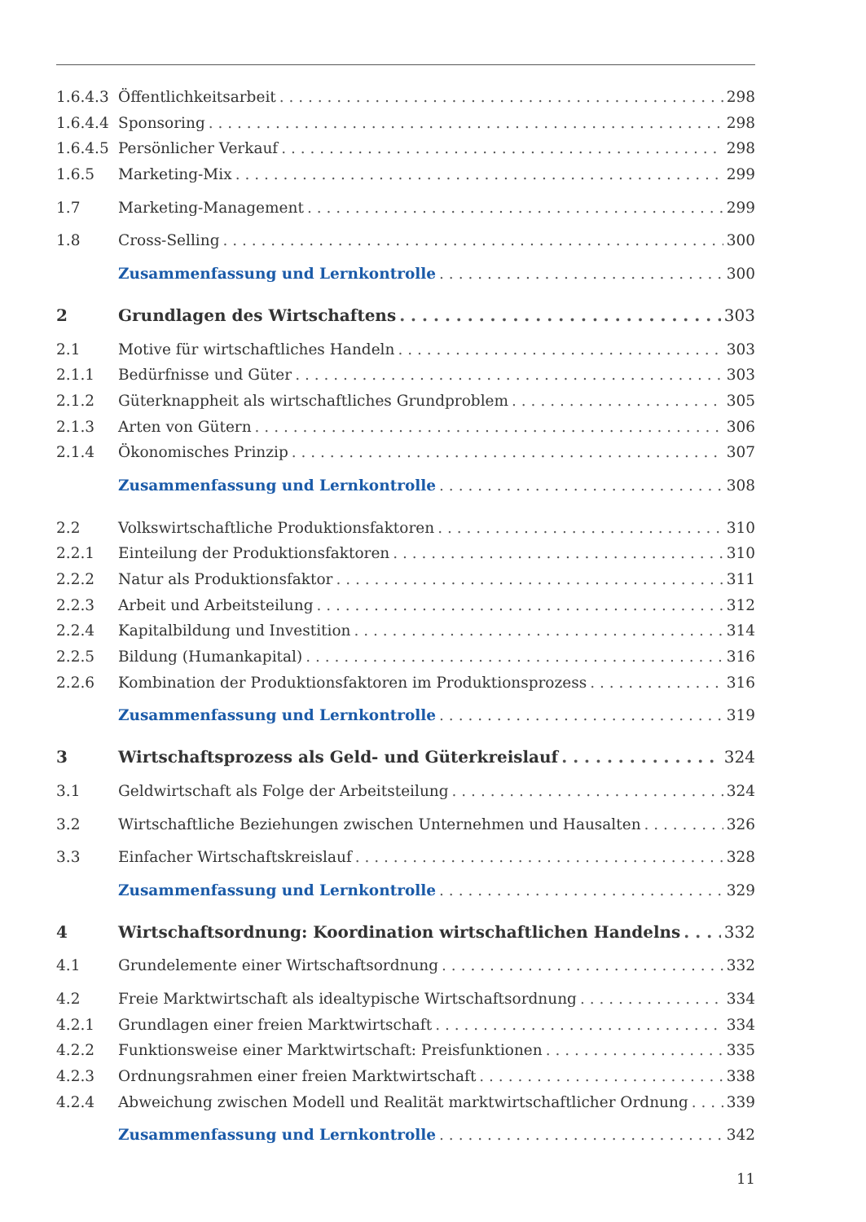1.6.4.3 Öffentlichkeitsarbeit 298
1.6.4.4 Sponsoring 298
1.6.4.5 Persönlicher Verkauf 298
1.6.5 Marketing-Mix 299
1.7 Marketing-Management 299
1.8 Cross-Selling 300
Zusammenfassung und Lernkontrolle 300
2 Grundlagen des Wirtschaftens 303
2.1 Motive für wirtschaftliches Handeln 303
2.1.1 Bedürfnisse und Güter 303
2.1.2 Güterknappheit als wirtschaftliches Grundproblem 305
2.1.3 Arten von Gütern 306
2.1.4 Ökonomisches Prinzip 307
Zusammenfassung und Lernkontrolle 308
2.2 Volkswirtschaftliche Produktionsfaktoren 310
2.2.1 Einteilung der Produktionsfaktoren 310
2.2.2 Natur als Produktionsfaktor 311
2.2.3 Arbeit und Arbeitsteilung 312
2.2.4 Kapitalbildung und Investition 314
2.2.5 Bildung (Humankapital) 316
2.2.6 Kombination der Produktionsfaktoren im Produktionsprozess 316
Zusammenfassung und Lernkontrolle 319
3 Wirtschaftsprozess als Geld- und Güterkreislauf 324
3.1 Geldwirtschaft als Folge der Arbeitsteilung 324
3.2 Wirtschaftliche Beziehungen zwischen Unternehmen und Hausalten 326
3.3 Einfacher Wirtschaftskreislauf 328
Zusammenfassung und Lernkontrolle 329
4 Wirtschaftsordnung: Koordination wirtschaftlichen Handelns 332
4.1 Grundelemente einer Wirtschaftsordnung 332
4.2 Freie Marktwirtschaft als idealtypische Wirtschaftsordnung 334
4.2.1 Grundlagen einer freien Marktwirtschaft 334
4.2.2 Funktionsweise einer Marktwirtschaft: Preisfunktionen 335
4.2.3 Ordnungsrahmen einer freien Marktwirtschaft 338
4.2.4 Abweichung zwischen Modell und Realität marktwirtschaftlicher Ordnung 339
Zusammenfassung und Lernkontrolle 342
11